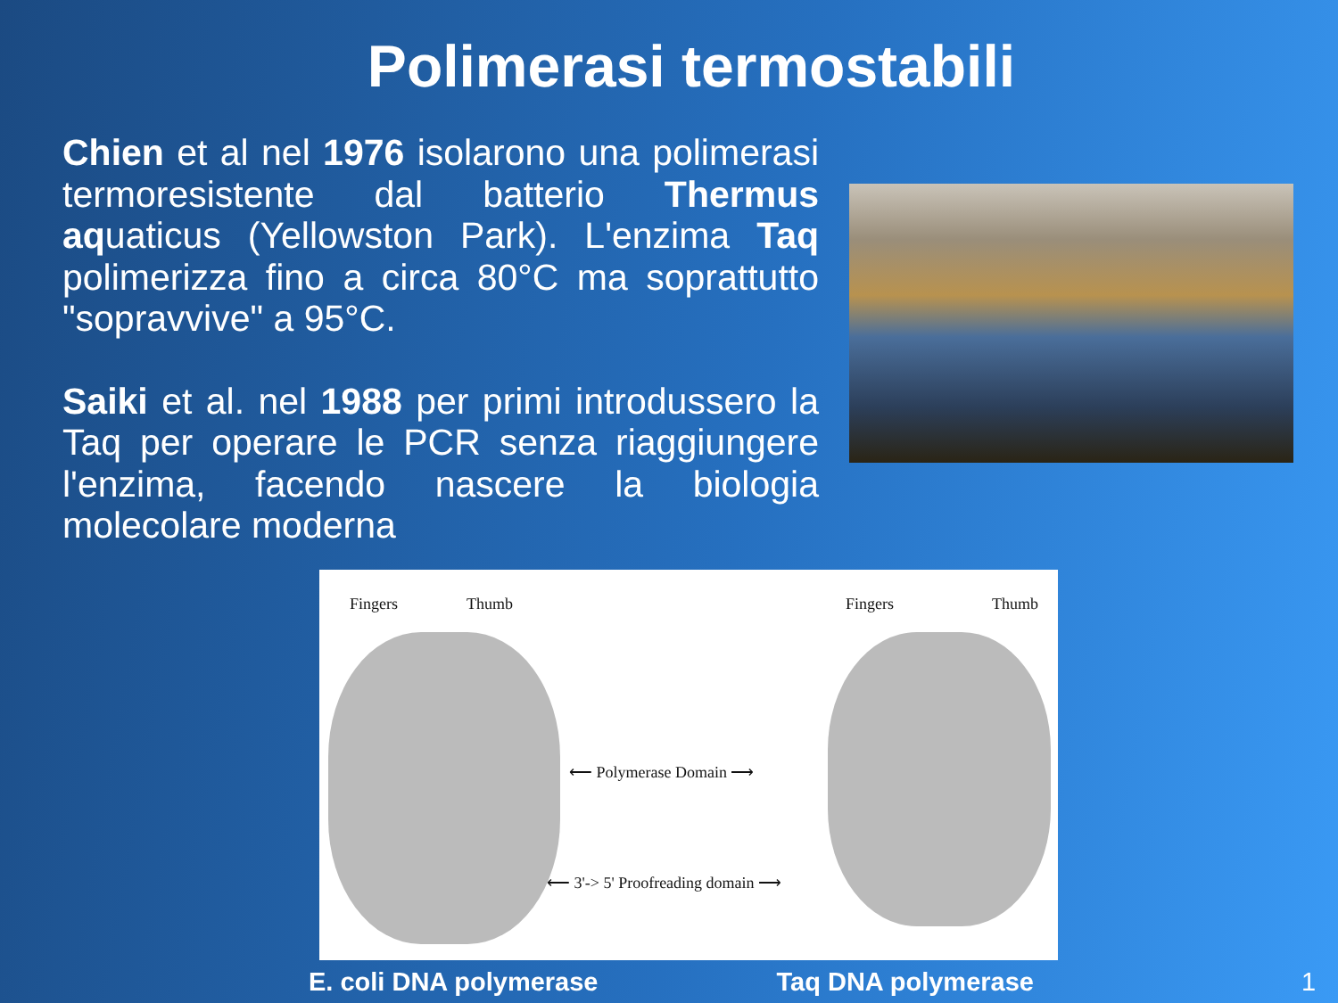Polimerasi termostabili
Chien et al nel 1976 isolarono una polimerasi termoresistente dal batterio Thermus aquaticus (Yellowston Park). L'enzima Taq polimerizza fino a circa 80°C ma soprattutto "sopravvive" a 95°C.
Saiki et al. nel 1988 per primi introdussero la Taq per operare le PCR senza riaggiungere l'enzima, facendo nascere la biologia molecolare moderna
Fingers Thumb Fingers Thumb
⟵ Polymerase Domain ⟶
⟵ 3'-> 5' Proofreading domain ⟶
E. coli DNA polymerase Taq DNA polymerase 1